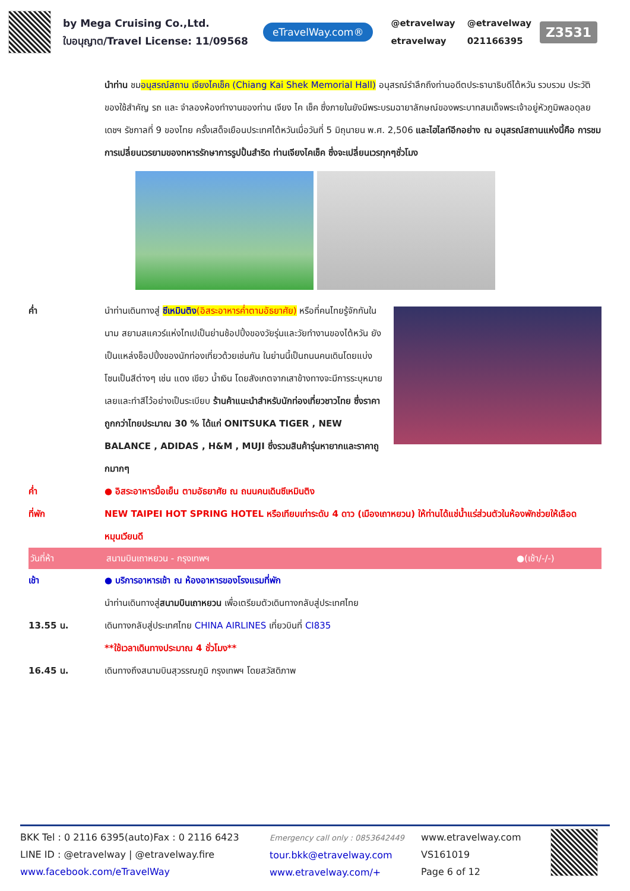by Mega Cruising Co.,Ltd.
ใบอนุญาต/Travel License: 11/09568
eTravelWay.com®
@etravelway @etravelway etravelway 021166395
Z3531
นำท่าน ชมอนุสรณ์สถาน เจียงไคเช็ค (Chiang Kai Shek Memorial Hall) อนุสรณ์รำลึกถึงท่านอดีตประธานาธิบดีไต้หวัน รวบรวม ประวัติ ของใช้สำคัญ รถ และ จำลองห้องทำงานของท่าน เจียง ไค เช็ค ซึ่งภายในยังมีพระบรมฉายาลักษณ์ของพระบาทสมเด็จพระเจ้าอยู่หัวภูมิพลอดุลยเดชฯ รัชกาลที่ 9 ของไทย ครั้งเสด็จเยือนประเทศไต้หวันเมื่อวันที่ 5 มิถุนายน พ.ศ. 2,506 และไฮไลท์อีกอย่าง ณ อนุสรณ์สถานแห่งนี้คือ การชม การเปลี่ยนเวรยามของทหารรักษาการรูปปั้นสำริด ท่านเจียงไคเช็ค ซึ่งจะเปลี่ยนเวรทุกๆชั่วโมง
ค่ำ นำท่านเดินทางสู่ ซีเหมินติง(อิสระอาหารค่ำตามอัธยาศัย) หรือที่คนไทยรู้จักกันในนาม สยามสแควร์แห่งไทเปเป็นย่านช้อปปิ้งของวัยรุ่นและวัยทำงานของไต้หวัน ยังเป็นแหล่งช็อปปิ้งของนักท่องเที่ยวด้วยเช่นกัน ในย่านนี้เป็นถนนคนเดินโดยแบ่งโซนเป็นสีต่างๆ เช่น แดง เขียว น้ำเงิน โดยสังเกตจากเสาข้างทางจะมีการระบุหมายเลยและทำสีไว้อย่างเป็นระเบียบ ร้านค้าแนะนำสำหรับนักท่องเที่ยวชาวไทย ซึ่งราคาถูกกว่าไทยประมาณ 30 % ได้แก่ ONITSUKA TIGER , NEW BALANCE , ADIDAS , H&M , MUJI ซึ่งรวมสินค้ารุ่นหายากและราคาถูกมากๆ
ค่ำ ● อิสระอาหารมื้อเย็น ตามอัธยาศัย ณ ถนนคนเดินซีเหมินติง
ที่พัก NEW TAIPEI HOT SPRING HOTEL หรือเทียบเท่าระดับ 4 ดาว (เมืองเถาหยวน) ให้ท่านได้แช่น้ำแร่ส่วนตัวในห้องพักช่วยให้เลือดหมุนเวียนดี
วันที่ห้า สนามบินเถาหยวน - กรุงเทพฯ ●(เช้า/-/-)
เช้า ● บริการอาหารเช้า ณ ห้องอาหารของโรงแรมที่พัก
นำท่านเดินทางสู่สนามบินเถาหยวน เพื่อเตรียมตัวเดินทางกลับสู่ประเทศไทย
13.55 น. เดินทางกลับสู่ประเทศไทย CHINA AIRLINES เที่ยวบินที่ CI835
**ใช้เวลาเดินทางประมาณ 4 ชั่วโมง**
16.45 น. เดินทางถึงสนามบินสุวรรณภูมิ กรุงเทพฯ โดยสวัสดิภาพ
BKK Tel : 0 2116 6395(auto)Fax : 0 2116 6423
LINE ID : @etravelway | @etravelway.fire
www.facebook.com/eTravelWay
Emergency call only : 0853642449
tour.bkk@etravelway.com
www.etravelway.com/+
www.etravelway.com
VS161019
Page 6 of 12